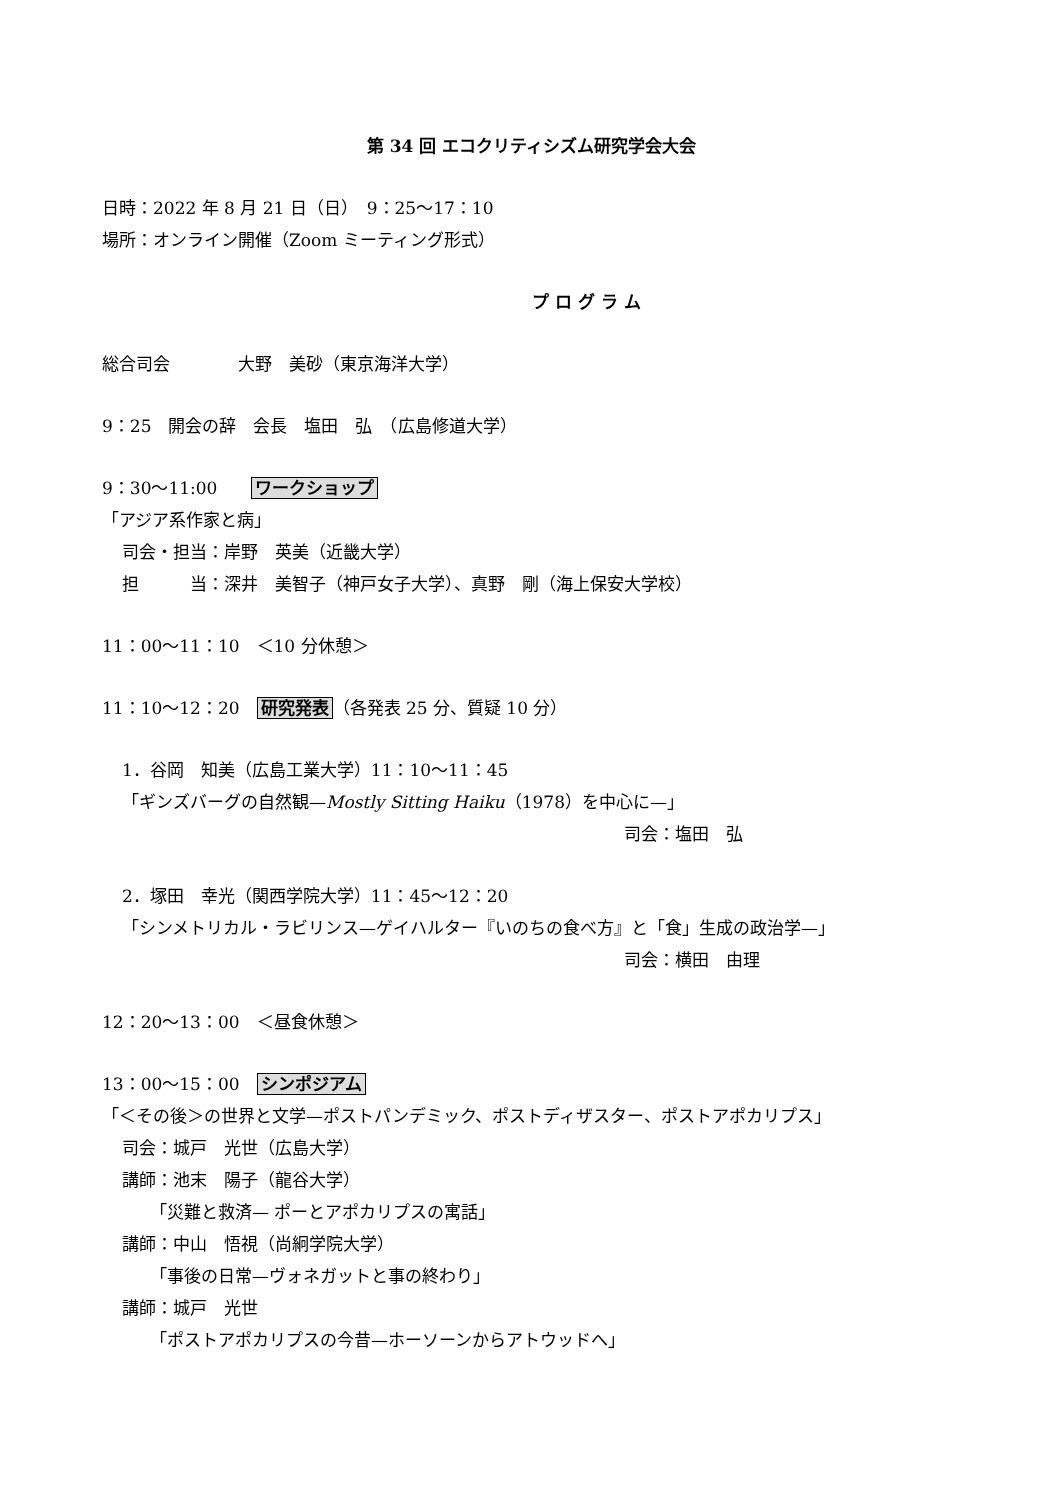第 34 回 エコクリティシズム研究学会大会
日時：2022 年 8 月 21 日（日）　9：25〜17：10
場所：オンライン開催（Zoom ミーティング形式）
プ ロ グ ラ ム
総合司会　　　　大野　美砂（東京海洋大学）
9：25　開会の辞　会長　塩田　弘　（広島修道大学）
9：30〜11:00　　ワークショップ
「アジア系作家と病」
司会・担当：岸野　英美（近畿大学）
担　　　当：深井　美智子（神戸女子大学）、真野　剛（海上保安大学校）
11：00〜11：10　＜10 分休憩＞
11：10〜12：20　研究発表 （各発表 25 分、質疑 10 分）
1．谷岡　知美（広島工業大学）11：10〜11：45
「ギンズバーグの自然観—Mostly Sitting Haiku（1978）を中心に—」
司会：塩田　弘
2．塚田　幸光（関西学院大学）11：45〜12：20
「シンメトリカル・ラビリンス—ゲイハルター『いのちの食べ方』と「食」生成の政治学—」
司会：横田　由理
12：20〜13：00　＜昼食休憩＞
13：00〜15：00　シンポジアム
「＜その後＞の世界と文学—ポストパンデミック、ポストディザスター、ポストアポカリプス」
司会：城戸　光世（広島大学）
講師：池末　陽子（龍谷大学）
「災難と救済— ポーとアポカリプスの寓話」
講師：中山　悟視（尚絅学院大学）
「事後の日常—ヴォネガットと事の終わり」
講師：城戸　光世
「ポストアポカリプスの今昔—ホーソーンからアトウッドへ」